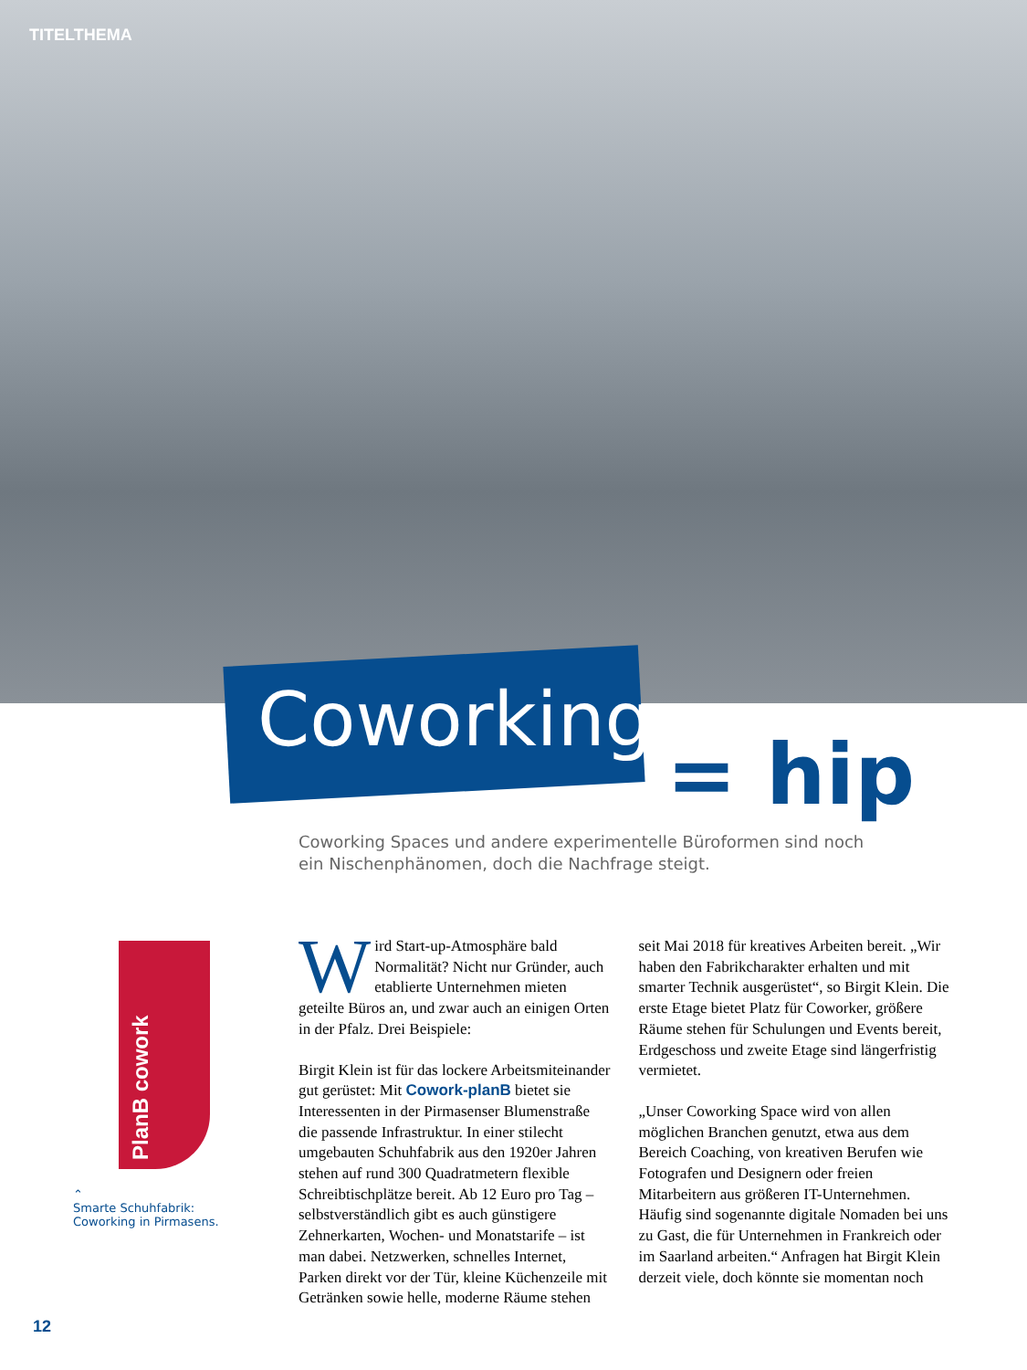TITELTHEMA
Coworking
= hip
Coworking Spaces und andere experimentelle Büroformen sind noch ein Nischenphänomen, doch die Nachfrage steigt.
PlanB cowork
⌃
Smarte Schuhfabrik:
Coworking in Pirmasens.
Wird Start-up-Atmosphäre bald Normalität? Nicht nur Gründer, auch etablierte Unternehmen mieten geteilte Büros an, und zwar auch an einigen Orten in der Pfalz. Drei Beispiele:
Birgit Klein ist für das lockere Arbeitsmiteinander gut gerüstet: Mit Cowork-planB bietet sie Interessenten in der Pirmasenser Blumenstraße die passende Infrastruktur. In einer stilecht umgebauten Schuhfabrik aus den 1920er Jahren stehen auf rund 300 Quadratmetern flexible Schreibtischplätze bereit. Ab 12 Euro pro Tag – selbstverständlich gibt es auch günstigere Zehnerkarten, Wochen- und Monatstarife – ist man dabei. Netzwerken, schnelles Internet, Parken direkt vor der Tür, kleine Küchenzeile mit Getränken sowie helle, moderne Räume stehen seit Mai 2018 für kreatives Arbeiten bereit. „Wir haben den Fabrikcharakter erhalten und mit smarter Technik ausgerüstet“, so Birgit Klein. Die erste Etage bietet Platz für Coworker, größere Räume stehen für Schulungen und Events bereit, Erdgeschoss und zweite Etage sind längerfristig vermietet.
„Unser Coworking Space wird von allen möglichen Branchen genutzt, etwa aus dem Bereich Coaching, von kreativen Berufen wie Fotografen und Designern oder freien Mitarbeitern aus größeren IT-Unternehmen. Häufig sind sogenannte digitale Nomaden bei uns zu Gast, die für Unternehmen in Frankreich oder im Saarland arbeiten.“ Anfragen hat Birgit Klein derzeit viele, doch könnte sie momentan noch
12